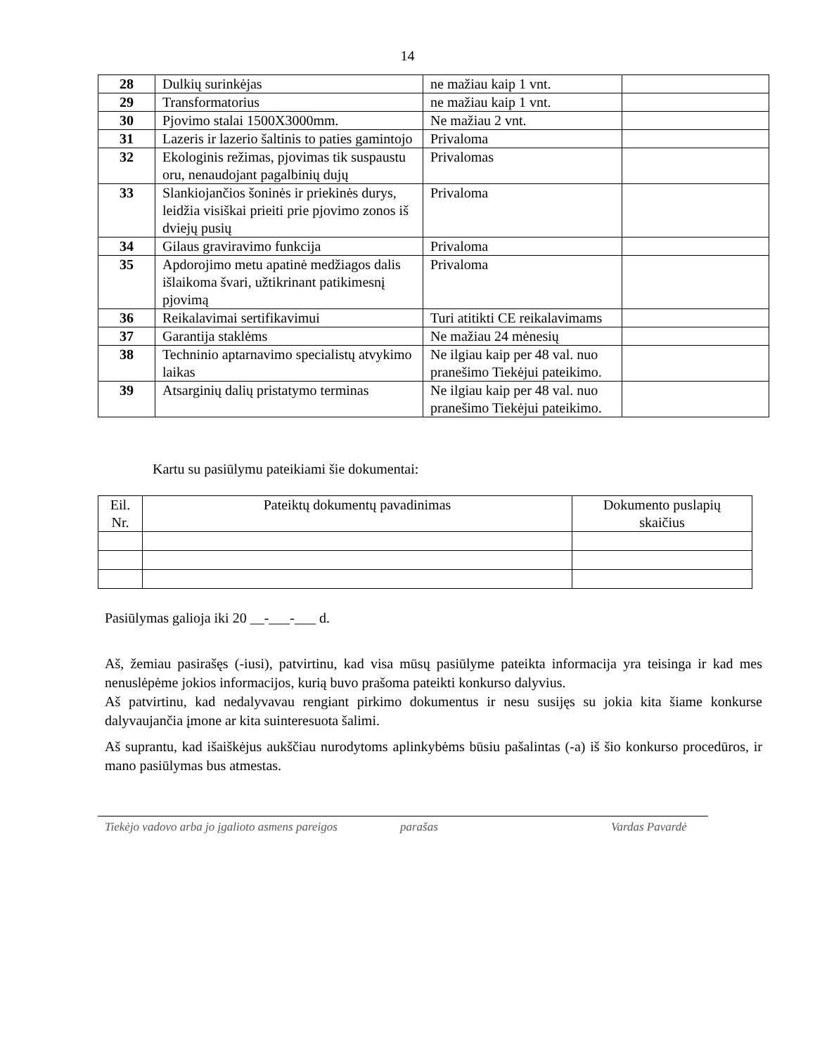14
| 28 | Dulkių surinkėjas | ne mažiau kaip 1 vnt. | |
| 29 | Transformatorius | ne mažiau kaip 1 vnt. | |
| 30 | Pjovimo stalai 1500X3000mm. | Ne mažiau 2 vnt. | |
| 31 | Lazeris ir lazerio šaltinis to paties gamintojo | Privaloma | |
| 32 | Ekologinis režimas, pjovimas tik suspaustu oru, nenaudojant pagalbinių dujų | Privalomas | |
| 33 | Slankiojančios šoninės ir priekinės durys, leidžia visiškai prieiti prie pjovimo zonos iš dviejų pusių | Privaloma | |
| 34 | Gilaus graviravimo funkcija | Privaloma | |
| 35 | Apdorojimo metu apatinė medžiagos dalis išlaikoma švari, užtikrinant patikimesnį pjovimą | Privaloma | |
| 36 | Reikalavimai sertifikavimui | Turi atitikti CE reikalavimams | |
| 37 | Garantija staklėms | Ne mažiau 24 mėnesių | |
| 38 | Techninio aptarnavimo specialistų atvykimo laikas | Ne ilgiau kaip per 48 val. nuo pranešimo Tiekėjui pateikimo. | |
| 39 | Atsarginių dalių pristatymo terminas | Ne ilgiau kaip per 48 val. nuo pranešimo Tiekėjui pateikimo. | |
Kartu su pasiūlymu pateikiami šie dokumentai:
| Eil. Nr. | Pateiktų dokumentų pavadinimas | Dokumento puslapių skaičius |
| --- | --- | --- |
Pasiūlymas galioja iki 20 __-___-___ d.
Aš, žemiau pasirašęs (-iusi), patvirtinu, kad visa mūsų pasiūlyme pateikta informacija yra teisinga ir kad mes nenuslėpėme jokios informacijos, kurią buvo prašoma pateikti konkurso dalyvius.
Aš patvirtinu, kad nedalyvavau rengiant pirkimo dokumentus ir nesu susijęs su jokia kita šiame konkurse dalyvaujančia įmone ar kita suinteresuota šalimi.
Aš suprantu, kad išaiškėjus aukščiau nurodytoms aplinkybėms būsiu pašalintas (-a) iš šio konkurso procedūros, ir mano pasiūlymas bus atmestas.
Tiekėjo vadovo arba jo įgalioto asmens pareigos
parašas Vardas Pavardė